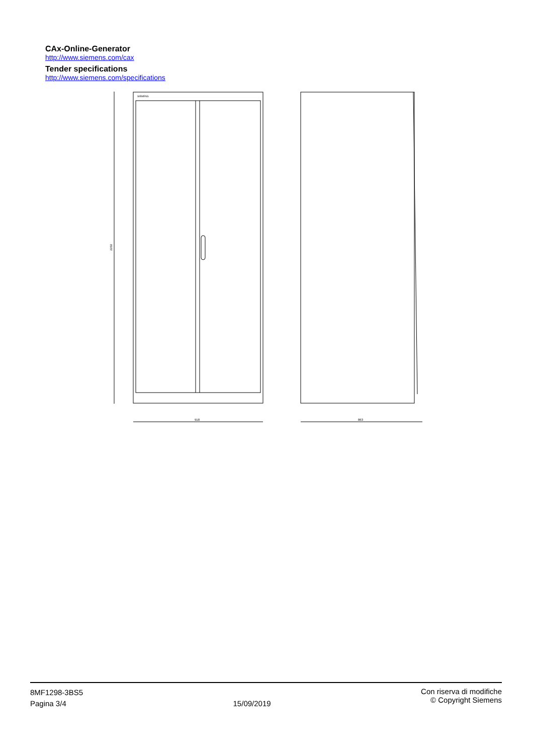CAx-Online-Generator
http://www.siemens.com/cax
Tender specifications
http://www.siemens.com/specifications
2202
SIEMENS
918
863
8MF1298-3BS5
Pagina 3/4
15/09/2019
Con riserva di modifiche
© Copyright Siemens